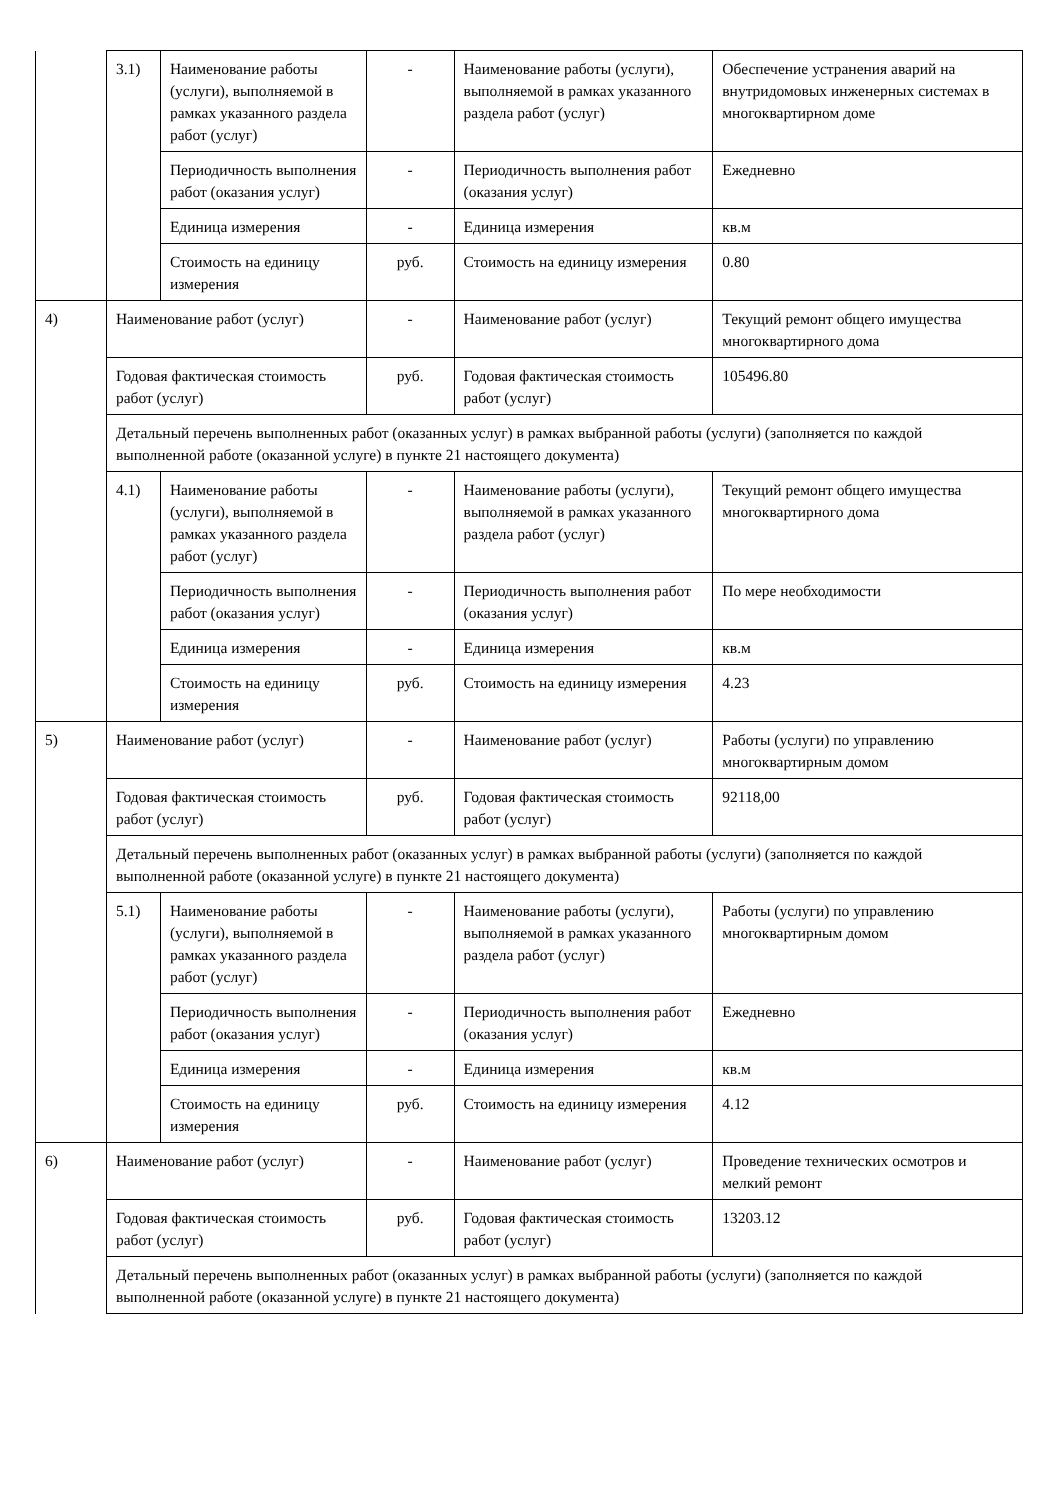| | 3.1) | Наименование работы (услуги), выполняемой в рамках указанного раздела работ (услуг) | - | Наименование работы (услуги), выполняемой в рамках указанного раздела работ (услуг) | Обеспечение устранения аварий на внутридомовых инженерных системах в многоквартирном доме |
| | | Периодичность выполнения работ (оказания услуг) | - | Периодичность выполнения работ (оказания услуг) | Ежедневно |
| | | Единица измерения | - | Единица измерения | кв.м |
| | | Стоимость на единицу измерения | руб. | Стоимость на единицу измерения | 0.80 |
| 4) | Наименование работ (услуг) | | - | Наименование работ (услуг) | Текущий ремонт общего имущества многоквартирного дома |
| | Годовая фактическая стоимость работ (услуг) | | руб. | Годовая фактическая стоимость работ (услуг) | 105496.80 |
| | Детальный перечень выполненных работ (оказанных услуг) в рамках выбранной работы (услуги) (заполняется по каждой выполненной работе (оказанной услуге) в пункте 21 настоящего документа) | | | | |
| | 4.1) | Наименование работы (услуги), выполняемой в рамках указанного раздела работ (услуг) | - | Наименование работы (услуги), выполняемой в рамках указанного раздела работ (услуг) | Текущий ремонт общего имущества многоквартирного дома |
| | | Периодичность выполнения работ (оказания услуг) | - | Периодичность выполнения работ (оказания услуг) | По мере необходимости |
| | | Единица измерения | - | Единица измерения | кв.м |
| | | Стоимость на единицу измерения | руб. | Стоимость на единицу измерения | 4.23 |
| 5) | Наименование работ (услуг) | | - | Наименование работ (услуг) | Работы (услуги) по управлению многоквартирным домом |
| | Годовая фактическая стоимость работ (услуг) | | руб. | Годовая фактическая стоимость работ (услуг) | 92118,00 |
| | Детальный перечень выполненных работ (оказанных услуг) в рамках выбранной работы (услуги) (заполняется по каждой выполненной работе (оказанной услуге) в пункте 21 настоящего документа) | | | | |
| | 5.1) | Наименование работы (услуги), выполняемой в рамках указанного раздела работ (услуг) | - | Наименование работы (услуги), выполняемой в рамках указанного раздела работ (услуг) | Работы (услуги) по управлению многоквартирным домом |
| | | Периодичность выполнения работ (оказания услуг) | - | Периодичность выполнения работ (оказания услуг) | Ежедневно |
| | | Единица измерения | - | Единица измерения | кв.м |
| | | Стоимость на единицу измерения | руб. | Стоимость на единицу измерения | 4.12 |
| 6) | Наименование работ (услуг) | | - | Наименование работ (услуг) | Проведение технических осмотров и мелкий ремонт |
| | Годовая фактическая стоимость работ (услуг) | | руб. | Годовая фактическая стоимость работ (услуг) | 13203.12 |
| | Детальный перечень выполненных работ (оказанных услуг) в рамках выбранной работы (услуги) (заполняется по каждой выполненной работе (оказанной услуге) в пункте 21 настоящего документа) | | | | |